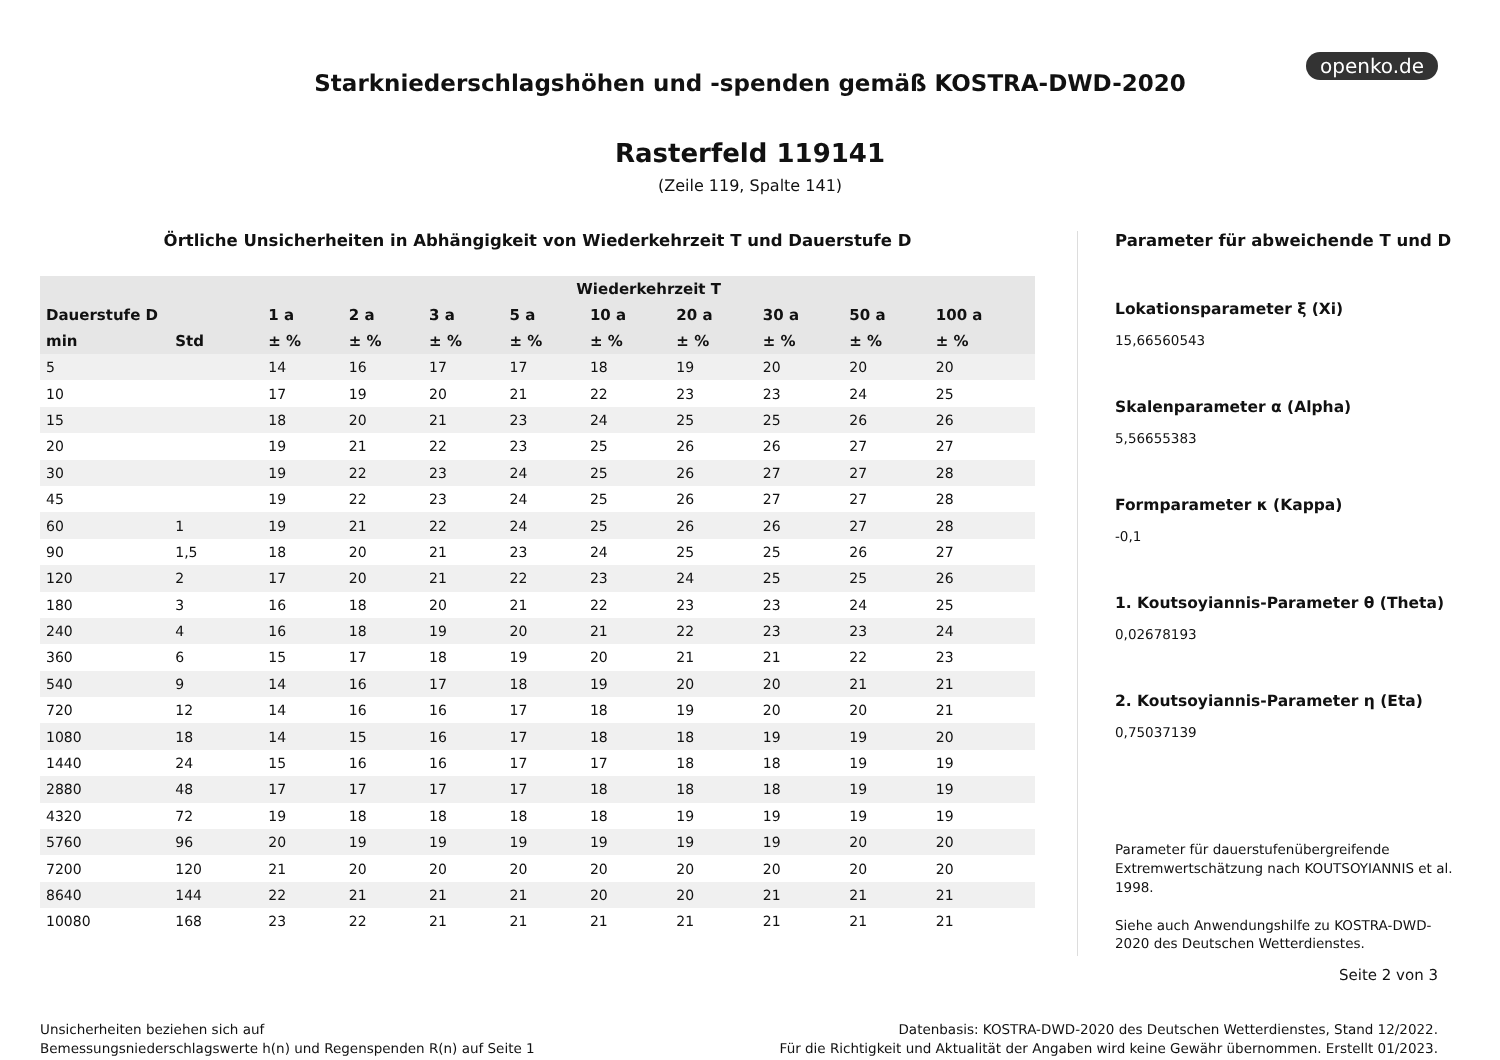openko.de
Starkniederschlagshöhen und -spenden gemäß KOSTRA-DWD-2020
Rasterfeld 119141
(Zeile 119, Spalte 141)
Örtliche Unsicherheiten in Abhängigkeit von Wiederkehrzeit T und Dauerstufe D
| | | Wiederkehrzeit T | | | | | | | | |
| --- | --- | --- | --- | --- | --- | --- | --- | --- | --- | --- |
| Dauerstufe D | | 1 a | 2 a | 3 a | 5 a | 10 a | 20 a | 30 a | 50 a | 100 a |
| min | Std | ± % | ± % | ± % | ± % | ± % | ± % | ± % | ± % | ± % |
| 5 | | 14 | 16 | 17 | 17 | 18 | 19 | 20 | 20 | 20 |
| 10 | | 17 | 19 | 20 | 21 | 22 | 23 | 23 | 24 | 25 |
| 15 | | 18 | 20 | 21 | 23 | 24 | 25 | 25 | 26 | 26 |
| 20 | | 19 | 21 | 22 | 23 | 25 | 26 | 26 | 27 | 27 |
| 30 | | 19 | 22 | 23 | 24 | 25 | 26 | 27 | 27 | 28 |
| 45 | | 19 | 22 | 23 | 24 | 25 | 26 | 27 | 27 | 28 |
| 60 | 1 | 19 | 21 | 22 | 24 | 25 | 26 | 26 | 27 | 28 |
| 90 | 1,5 | 18 | 20 | 21 | 23 | 24 | 25 | 25 | 26 | 27 |
| 120 | 2 | 17 | 20 | 21 | 22 | 23 | 24 | 25 | 25 | 26 |
| 180 | 3 | 16 | 18 | 20 | 21 | 22 | 23 | 23 | 24 | 25 |
| 240 | 4 | 16 | 18 | 19 | 20 | 21 | 22 | 23 | 23 | 24 |
| 360 | 6 | 15 | 17 | 18 | 19 | 20 | 21 | 21 | 22 | 23 |
| 540 | 9 | 14 | 16 | 17 | 18 | 19 | 20 | 20 | 21 | 21 |
| 720 | 12 | 14 | 16 | 16 | 17 | 18 | 19 | 20 | 20 | 21 |
| 1080 | 18 | 14 | 15 | 16 | 17 | 18 | 18 | 19 | 19 | 20 |
| 1440 | 24 | 15 | 16 | 16 | 17 | 17 | 18 | 18 | 19 | 19 |
| 2880 | 48 | 17 | 17 | 17 | 17 | 18 | 18 | 18 | 19 | 19 |
| 4320 | 72 | 19 | 18 | 18 | 18 | 18 | 19 | 19 | 19 | 19 |
| 5760 | 96 | 20 | 19 | 19 | 19 | 19 | 19 | 19 | 20 | 20 |
| 7200 | 120 | 21 | 20 | 20 | 20 | 20 | 20 | 20 | 20 | 20 |
| 8640 | 144 | 22 | 21 | 21 | 21 | 20 | 20 | 21 | 21 | 21 |
| 10080 | 168 | 23 | 22 | 21 | 21 | 21 | 21 | 21 | 21 | 21 |
Parameter für abweichende T und D
Lokationsparameter ξ (Xi)
15,66560543
Skalenparameter α (Alpha)
5,56655383
Formparameter κ (Kappa)
-0,1
1. Koutsoyiannis-Parameter θ (Theta)
0,02678193
2. Koutsoyiannis-Parameter η (Eta)
0,75037139
Parameter für dauerstufenübergreifende Extremwertschätzung nach KOUTSOYIANNIS et al. 1998.
Siehe auch Anwendungshilfe zu KOSTRA-DWD-2020 des Deutschen Wetterdienstes.
Seite 2 von 3
Unsicherheiten beziehen sich auf
Bemessungsniederschlagswerte h(n) und Regenspenden R(n) auf Seite 1
Datenbasis: KOSTRA-DWD-2020 des Deutschen Wetterdienstes, Stand 12/2022.
Für die Richtigkeit und Aktualität der Angaben wird keine Gewähr übernommen. Erstellt 01/2023.